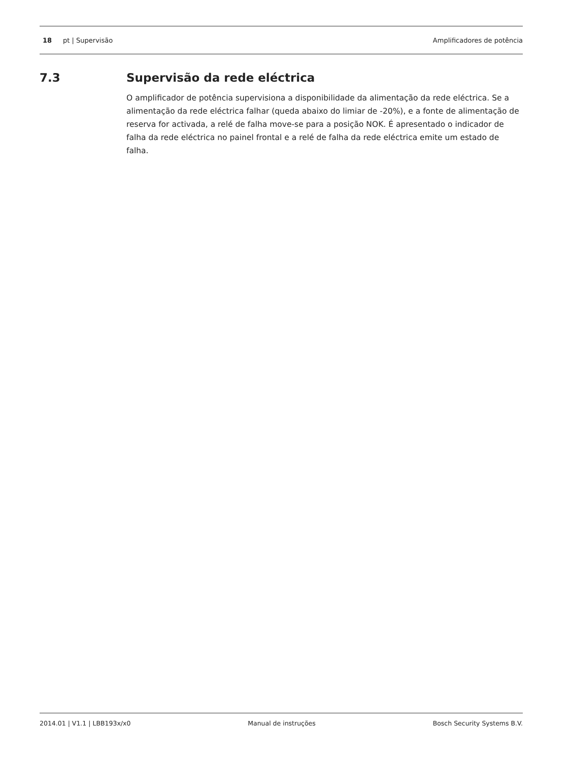18 pt | Supervisão Amplificadores de potência
7.3 Supervisão da rede eléctrica
O amplificador de potência supervisiona a disponibilidade da alimentação da rede eléctrica. Se a alimentação da rede eléctrica falhar (queda abaixo do limiar de -20%), e a fonte de alimentação de reserva for activada, a relé de falha move-se para a posição NOK. É apresentado o indicador de falha da rede eléctrica no painel frontal e a relé de falha da rede eléctrica emite um estado de falha.
2014.01 | V1.1 | LBB193x/x0 Manual de instruções Bosch Security Systems B.V.